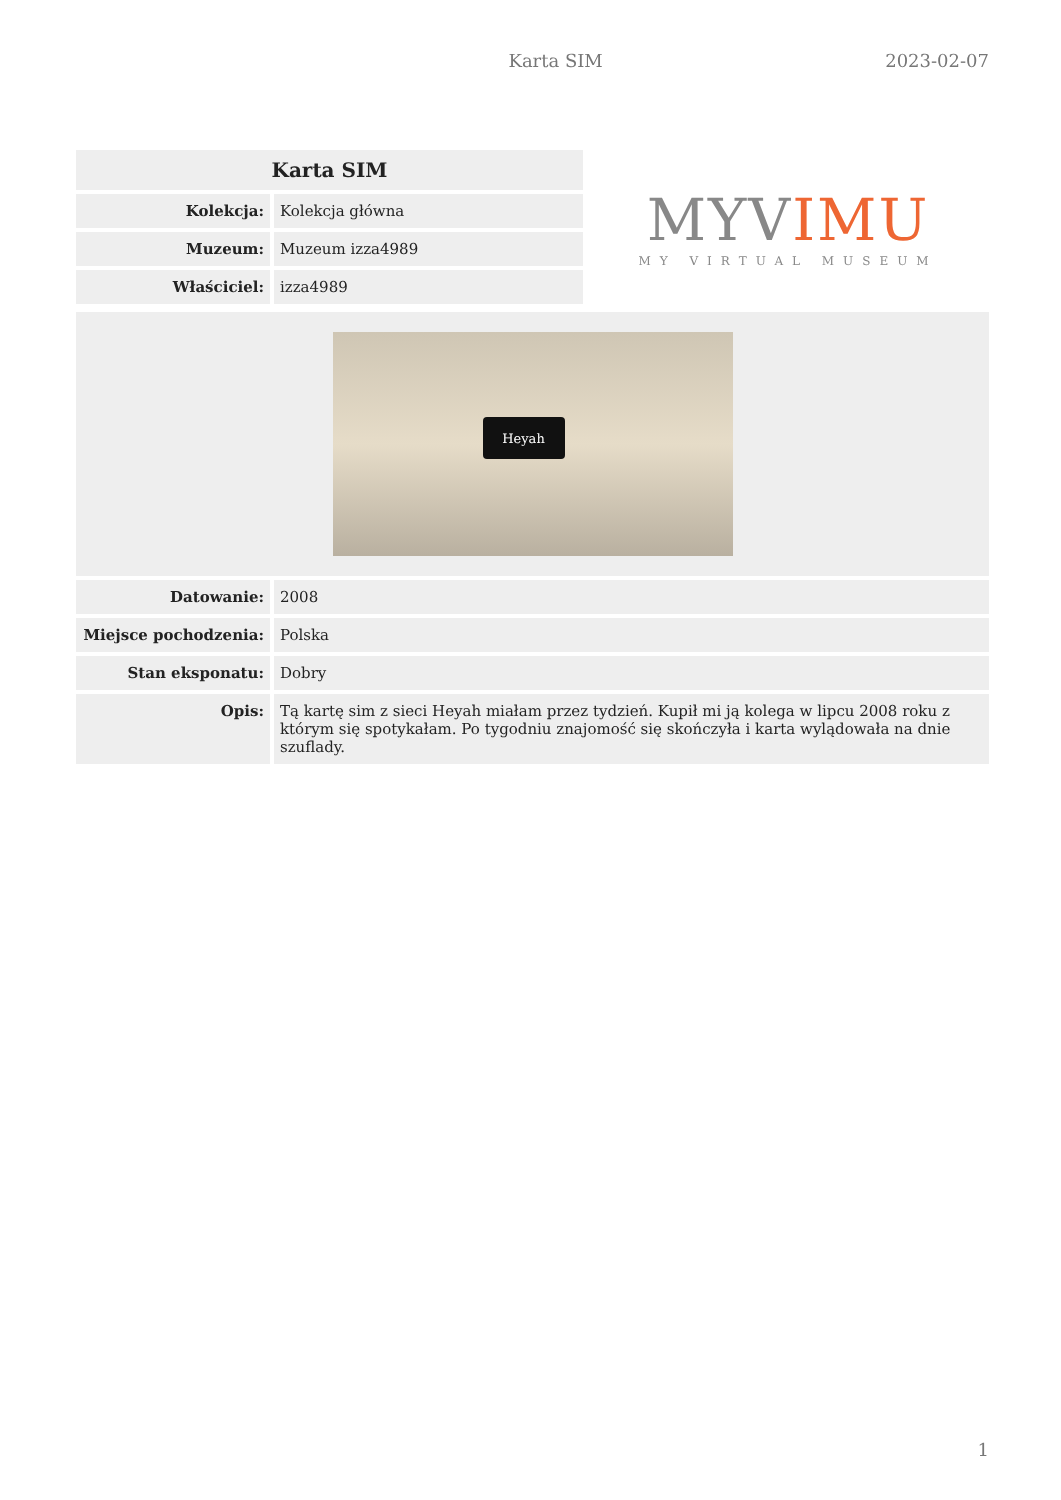Karta SIM 2023-02-07
| Karta SIM | |
| --- | --- |
| Kolekcja: | Kolekcja główna |
| Muzeum: | Muzeum izza4989 |
| Właściciel: | izza4989 |
MYVIMU
MY VIRTUAL MUSEUM
| Heyah | |
| Datowanie: | 2008 |
| Miejsce pochodzenia: | Polska |
| Stan eksponatu: | Dobry |
| Opis: | Tą kartę sim z sieci Heyah miałam przez tydzień. Kupił mi ją kolega w lipcu 2008 roku z którym się spotykałam. Po tygodniu znajomość się skończyła i karta wylądowała na dnie szuflady. |
1